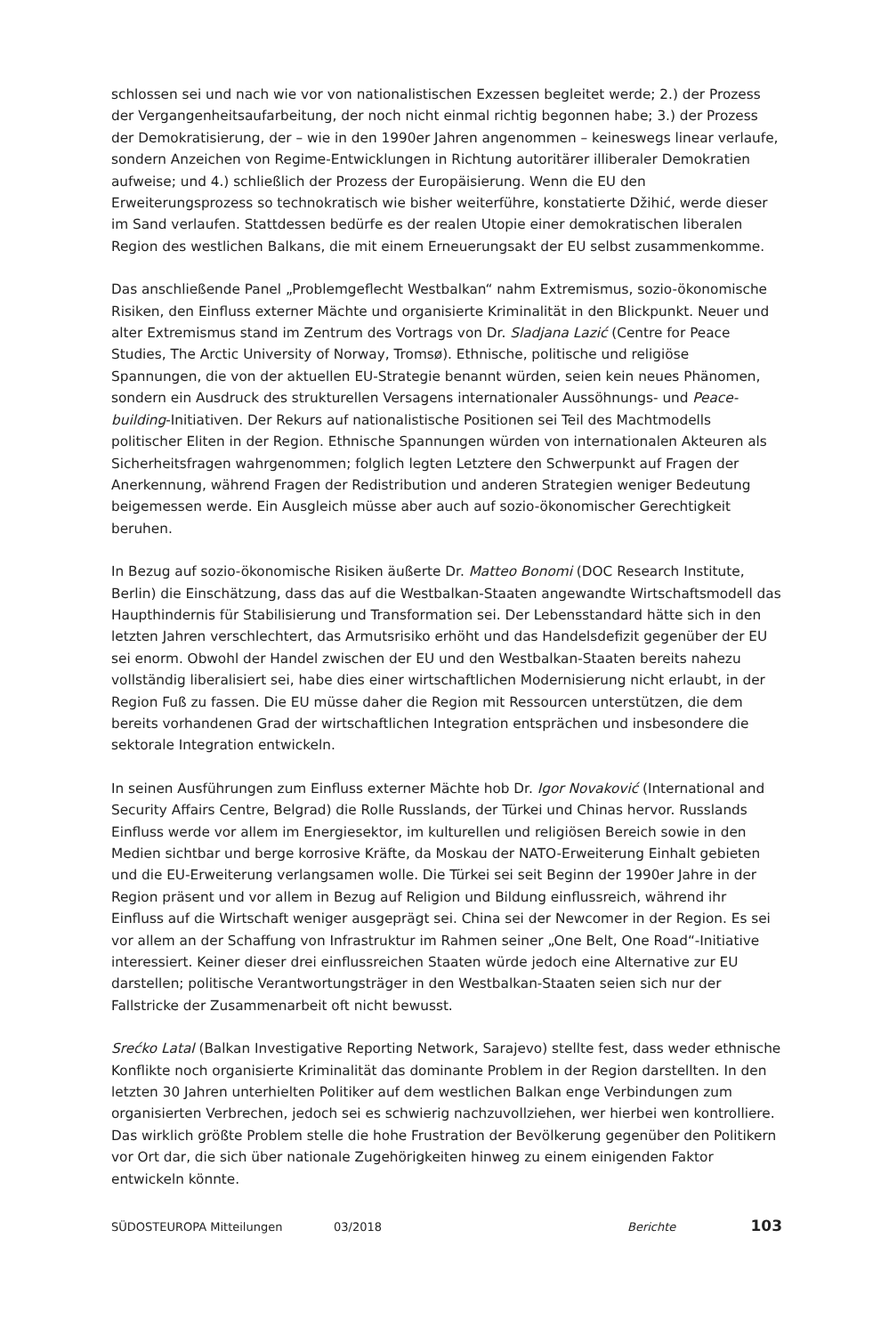schlossen sei und nach wie vor von nationalistischen Exzessen begleitet werde; 2.) der Prozess der Vergangenheitsaufarbeitung, der noch nicht einmal richtig begonnen habe; 3.) der Prozess der Demokratisierung, der – wie in den 1990er Jahren angenommen – keineswegs linear verlaufe, sondern Anzeichen von Regime-Entwicklungen in Richtung autoritärer illiberaler Demokratien aufweise; und 4.) schließlich der Prozess der Europäisierung. Wenn die EU den Erweiterungsprozess so technokratisch wie bisher weiterführe, konstatierte Džihić, werde dieser im Sand verlaufen. Stattdessen bedürfe es der realen Utopie einer demokratischen liberalen Region des westlichen Balkans, die mit einem Erneuerungsakt der EU selbst zusammenkomme.
Das anschließende Panel „Problemgeflecht Westbalkan“ nahm Extremismus, sozio-ökonomische Risiken, den Einfluss externer Mächte und organisierte Kriminalität in den Blickpunkt. Neuer und alter Extremismus stand im Zentrum des Vortrags von Dr. Sladjana Lazić (Centre for Peace Studies, The Arctic University of Norway, Tromsø). Ethnische, politische und religiöse Spannungen, die von der aktuellen EU-Strategie benannt würden, seien kein neues Phänomen, sondern ein Ausdruck des strukturellen Versagens internationaler Aussöhnungs- und Peace-building-Initiativen. Der Rekurs auf nationalistische Positionen sei Teil des Machtmodells politischer Eliten in der Region. Ethnische Spannungen würden von internationalen Akteuren als Sicherheitsfragen wahrgenommen; folglich legten Letztere den Schwerpunkt auf Fragen der Anerkennung, während Fragen der Redistribution und anderen Strategien weniger Bedeutung beigemessen werde. Ein Ausgleich müsse aber auch auf sozio-ökonomischer Gerechtigkeit beruhen.
In Bezug auf sozio-ökonomische Risiken äußerte Dr. Matteo Bonomi (DOC Research Institute, Berlin) die Einschätzung, dass das auf die Westbalkan-Staaten angewandte Wirtschaftsmodell das Haupthindernis für Stabilisierung und Transformation sei. Der Lebensstandard hätte sich in den letzten Jahren verschlechtert, das Armutsrisiko erhöht und das Handelsdefizit gegenüber der EU sei enorm. Obwohl der Handel zwischen der EU und den Westbalkan-Staaten bereits nahezu vollständig liberalisiert sei, habe dies einer wirtschaftlichen Modernisierung nicht erlaubt, in der Region Fuß zu fassen. Die EU müsse daher die Region mit Ressourcen unterstützen, die dem bereits vorhandenen Grad der wirtschaftlichen Integration entsprächen und insbesondere die sektorale Integration entwickeln.
In seinen Ausführungen zum Einfluss externer Mächte hob Dr. Igor Novaković (International and Security Affairs Centre, Belgrad) die Rolle Russlands, der Türkei und Chinas hervor. Russlands Einfluss werde vor allem im Energiesektor, im kulturellen und religiösen Bereich sowie in den Medien sichtbar und berge korrosive Kräfte, da Moskau der NATO-Erweiterung Einhalt gebieten und die EU-Erweiterung verlangsamen wolle. Die Türkei sei seit Beginn der 1990er Jahre in der Region präsent und vor allem in Bezug auf Religion und Bildung einflussreich, während ihr Einfluss auf die Wirtschaft weniger ausgeprägt sei. China sei der Newcomer in der Region. Es sei vor allem an der Schaffung von Infrastruktur im Rahmen seiner „One Belt, One Road“-Initiative interessiert. Keiner dieser drei einflussreichen Staaten würde jedoch eine Alternative zur EU darstellen; politische Verantwortungsträger in den Westbalkan-Staaten seien sich nur der Fallstricke der Zusammenarbeit oft nicht bewusst.
Srećko Latal (Balkan Investigative Reporting Network, Sarajevo) stellte fest, dass weder ethnische Konflikte noch organisierte Kriminalität das dominante Problem in der Region darstellten. In den letzten 30 Jahren unterhielten Politiker auf dem westlichen Balkan enge Verbindungen zum organisierten Verbrechen, jedoch sei es schwierig nachzuvollziehen, wer hierbei wen kontrolliere. Das wirklich größte Problem stelle die hohe Frustration der Bevölkerung gegenüber den Politikern vor Ort dar, die sich über nationale Zugehörigkeiten hinweg zu einem einigenden Faktor entwickeln könnte.
SÜDOSTEUROPA Mitteilungen 03/2018 Berichte 103